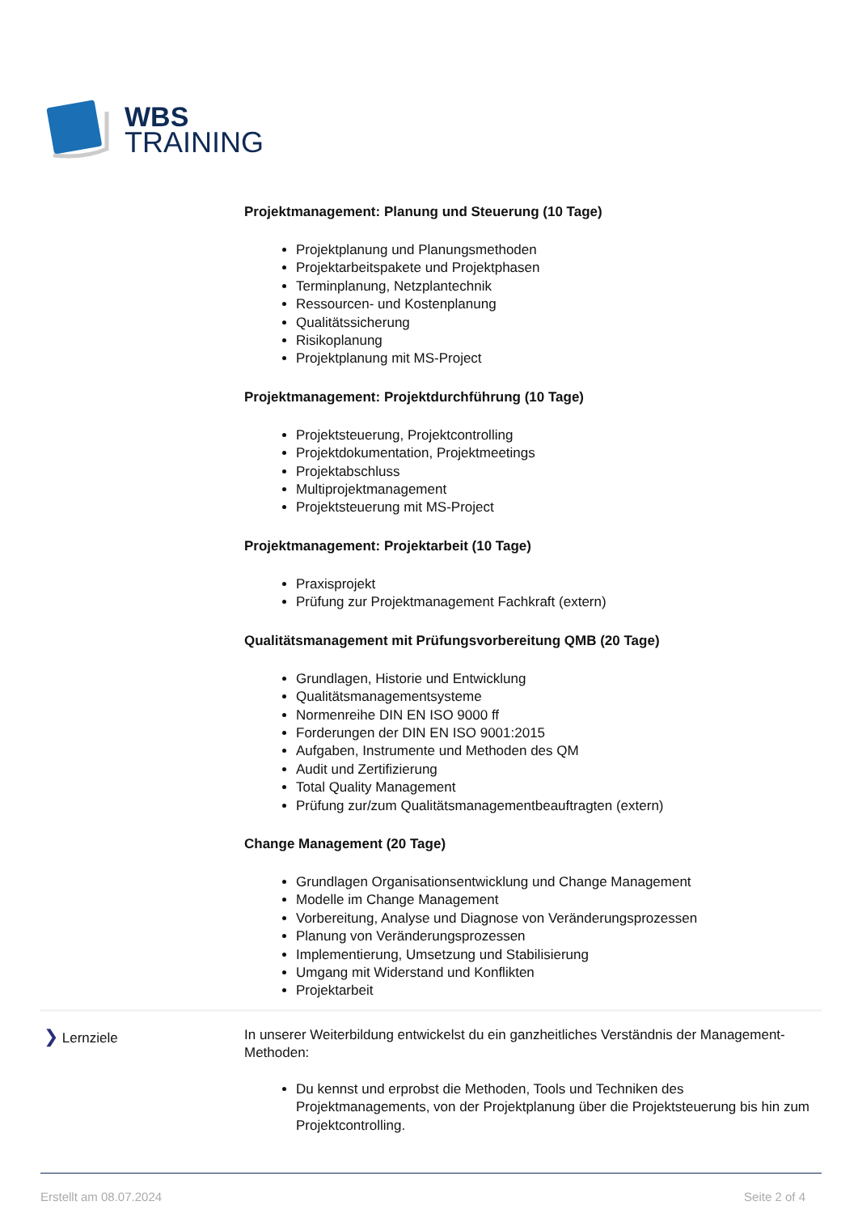WBS
TRAINING
Projektmanagement: Planung und Steuerung (10 Tage)
Projektplanung und Planungsmethoden
Projektarbeitspakete und Projektphasen
Terminplanung, Netzplantechnik
Ressourcen- und Kostenplanung
Qualitätssicherung
Risikoplanung
Projektplanung mit MS-Project
Projektmanagement: Projektdurchführung (10 Tage)
Projektsteuerung, Projektcontrolling
Projektdokumentation, Projektmeetings
Projektabschluss
Multiprojektmanagement
Projektsteuerung mit MS-Project
Projektmanagement: Projektarbeit (10 Tage)
Praxisprojekt
Prüfung zur Projektmanagement Fachkraft (extern)
Qualitätsmanagement mit Prüfungsvorbereitung QMB (20 Tage)
Grundlagen, Historie und Entwicklung
Qualitätsmanagementsysteme
Normenreihe DIN EN ISO 9000 ff
Forderungen der DIN EN ISO 9001:2015
Aufgaben, Instrumente und Methoden des QM
Audit und Zertifizierung
Total Quality Management
Prüfung zur/zum Qualitätsmanagementbeauftragten (extern)
Change Management (20 Tage)
Grundlagen Organisationsentwicklung und Change Management
Modelle im Change Management
Vorbereitung, Analyse und Diagnose von Veränderungsprozessen
Planung von Veränderungsprozessen
Implementierung, Umsetzung und Stabilisierung
Umgang mit Widerstand und Konflikten
Projektarbeit
❯ Lernziele
In unserer Weiterbildung entwickelst du ein ganzheitliches Verständnis der Management-Methoden:
Du kennst und erprobst die Methoden, Tools und Techniken des Projektmanagements, von der Projektplanung über die Projektsteuerung bis hin zum Projektcontrolling.
Erstellt am 08.07.2024 Seite 2 of 4